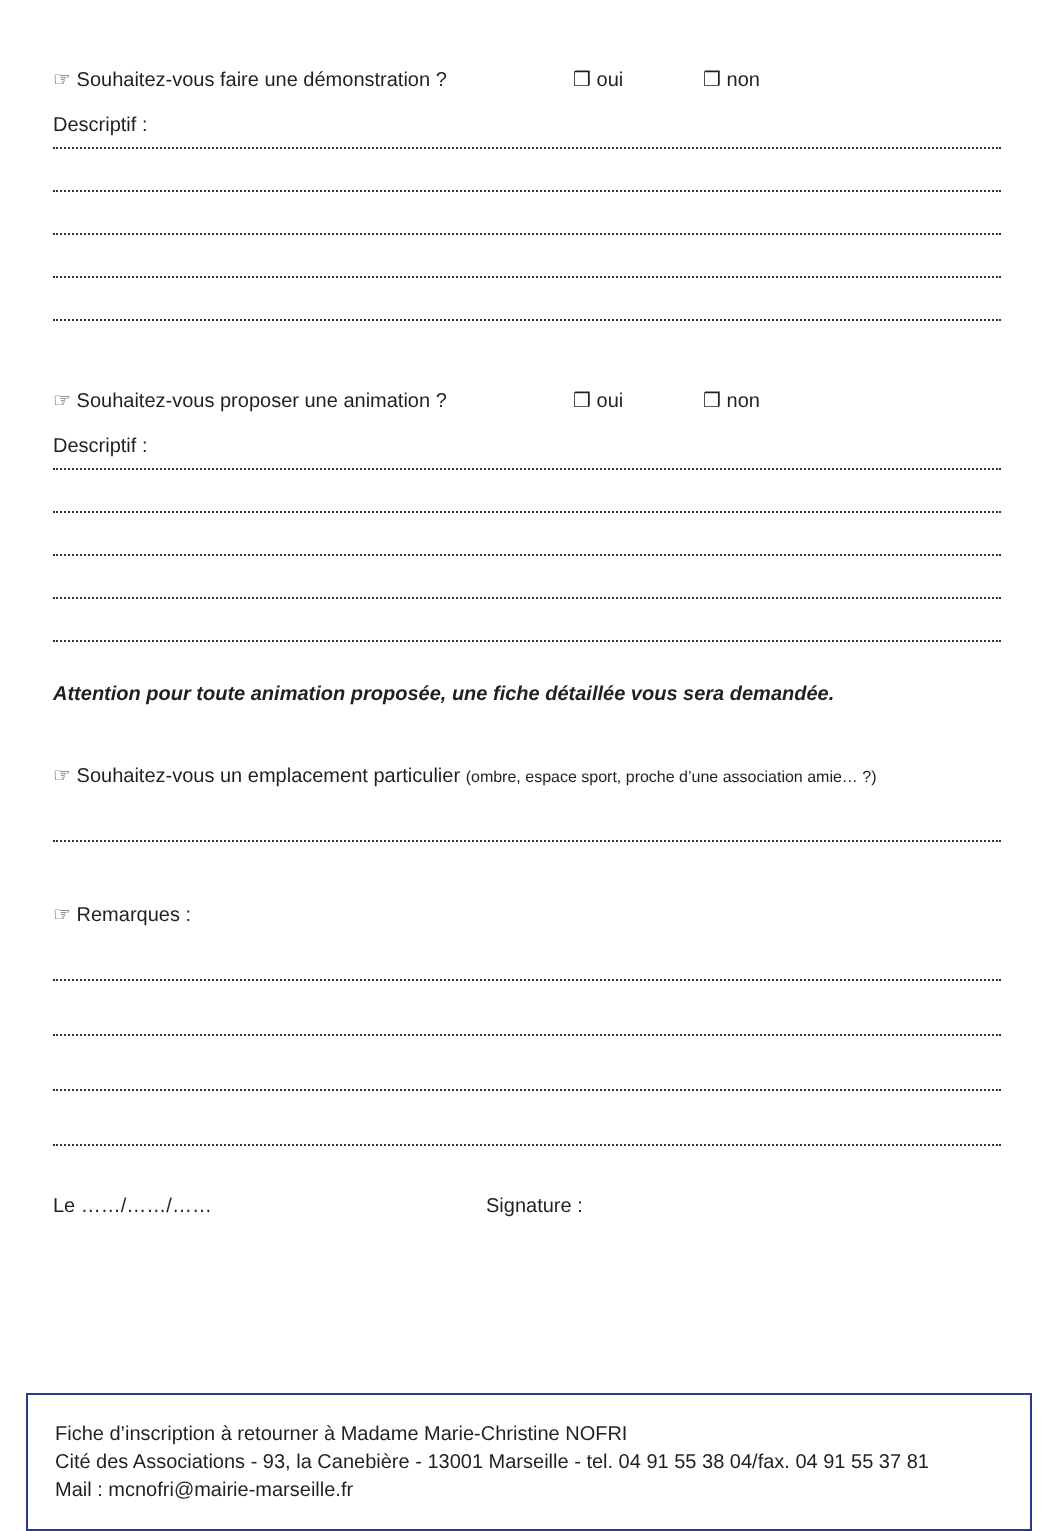☞ Souhaitez-vous faire une démonstration ? ❒ oui ❒ non
Descriptif :
☞ Souhaitez-vous proposer une animation ? ❒ oui ❒ non
Descriptif :
Attention pour toute animation proposée, une fiche détaillée vous sera demandée.
☞ Souhaitez-vous un emplacement particulier (ombre, espace sport, proche d’une association amie… ?)
☞ Remarques :
Le ……/……/…… Signature :
Fiche d’inscription à retourner à Madame Marie-Christine NOFRI
Cité des Associations - 93, la Canebière - 13001 Marseille - tel. 04 91 55 38 04/fax. 04 91 55 37 81
Mail : mcnofri@mairie-marseille.fr